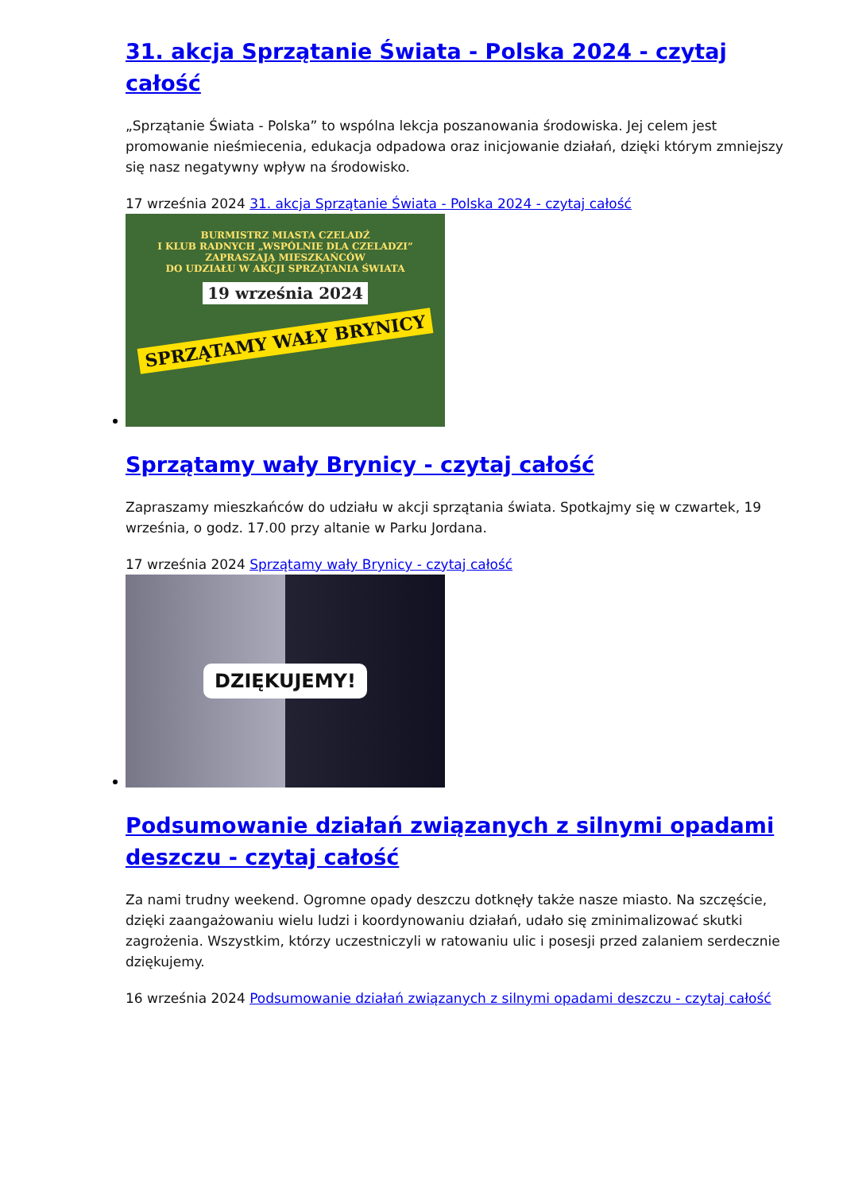31. akcja Sprzątanie Świata - Polska 2024 - czytaj całość
„Sprzątanie Świata - Polska” to wspólna lekcja poszanowania środowiska. Jej celem jest promowanie nieśmiecenia, edukacja odpadowa oraz inicjowanie działań, dzięki którym zmniejszy się nasz negatywny wpływ na środowisko.
17 września 2024 31. akcja Sprzątanie Świata - Polska 2024 - czytaj całość
BURMISTRZ MIASTA CZELADŹ
I KLUB RADNYCH „WSPÓLNIE DLA CZELADZI”
ZAPRASZAJĄ MIESZKAŃCÓW
DO UDZIAŁU W AKCJI SPRZĄTANIA ŚWIATA
19 września 2024
SPRZĄTAMY WAŁY BRYNICY
Sprzątamy wały Brynicy - czytaj całość
Zapraszamy mieszkańców do udziału w akcji sprzątania świata. Spotkajmy się w czwartek, 19 września, o godz. 17.00 przy altanie w Parku Jordana.
17 września 2024 Sprzątamy wały Brynicy - czytaj całość
DZIĘKUJEMY!
Podsumowanie działań związanych z silnymi opadami deszczu - czytaj całość
Za nami trudny weekend. Ogromne opady deszczu dotknęły także nasze miasto. Na szczęście, dzięki zaangażowaniu wielu ludzi i koordynowaniu działań, udało się zminimalizować skutki zagrożenia. Wszystkim, którzy uczestniczyli w ratowaniu ulic i posesji przed zalaniem serdecznie dziękujemy.
16 września 2024 Podsumowanie działań związanych z silnymi opadami deszczu - czytaj całość